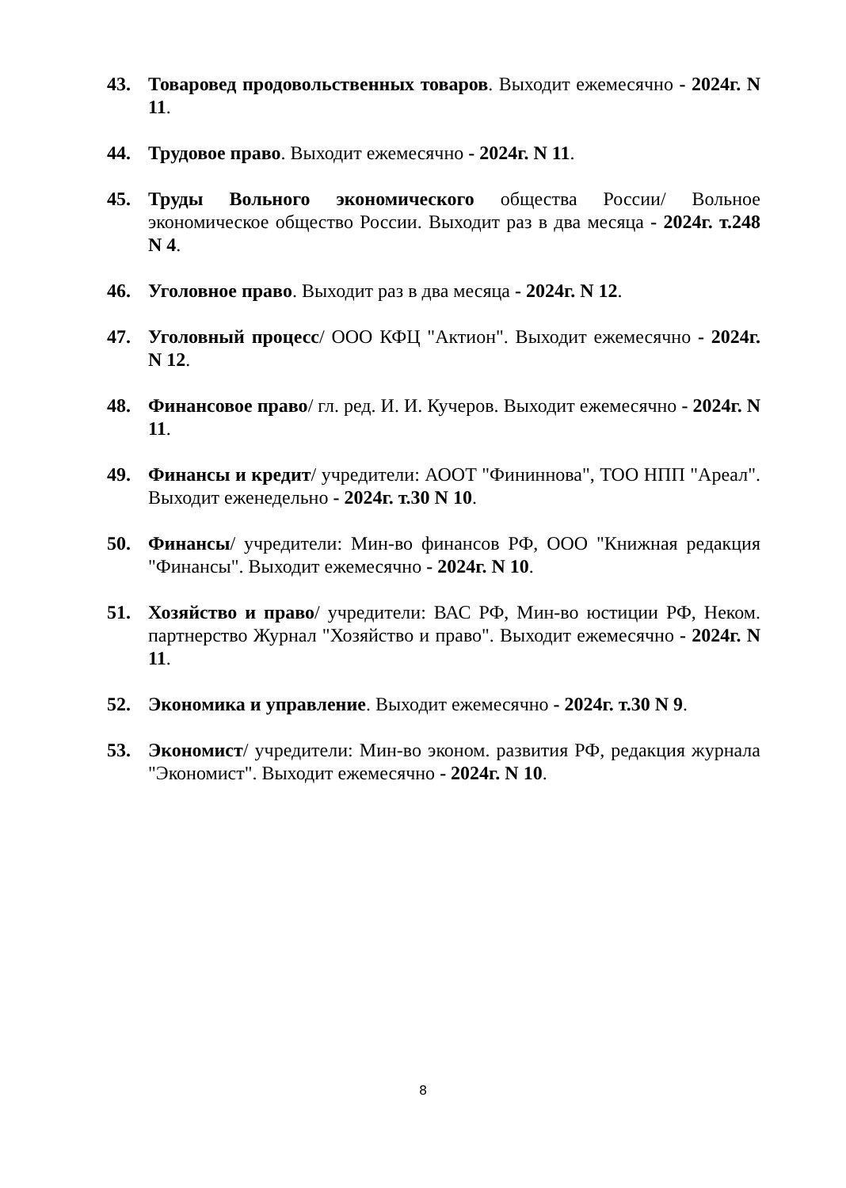43. Товаровед продовольственных товаров. Выходит ежемесячно - 2024г. N 11.
44. Трудовое право. Выходит ежемесячно - 2024г. N 11.
45. Труды Вольного экономического общества России/ Вольное экономическое общество России. Выходит раз в два месяца - 2024г. т.248 N 4.
46. Уголовное право. Выходит раз в два месяца - 2024г. N 12.
47. Уголовный процесс/ ООО КФЦ "Актион". Выходит ежемесячно - 2024г. N 12.
48. Финансовое право/ гл. ред. И. И. Кучеров. Выходит ежемесячно - 2024г. N 11.
49. Финансы и кредит/ учредители: АООТ "Фининнова", ТОО НПП "Ареал". Выходит еженедельно - 2024г. т.30 N 10.
50. Финансы/ учредители: Мин-во финансов РФ, ООО "Книжная редакция "Финансы". Выходит ежемесячно - 2024г. N 10.
51. Хозяйство и право/ учредители: ВАС РФ, Мин-во юстиции РФ, Неком. партнерство Журнал "Хозяйство и право". Выходит ежемесячно - 2024г. N 11.
52. Экономика и управление. Выходит ежемесячно - 2024г. т.30 N 9.
53. Экономист/ учредители: Мин-во эконом. развития РФ, редакция журнала "Экономист". Выходит ежемесячно - 2024г. N 10.
8